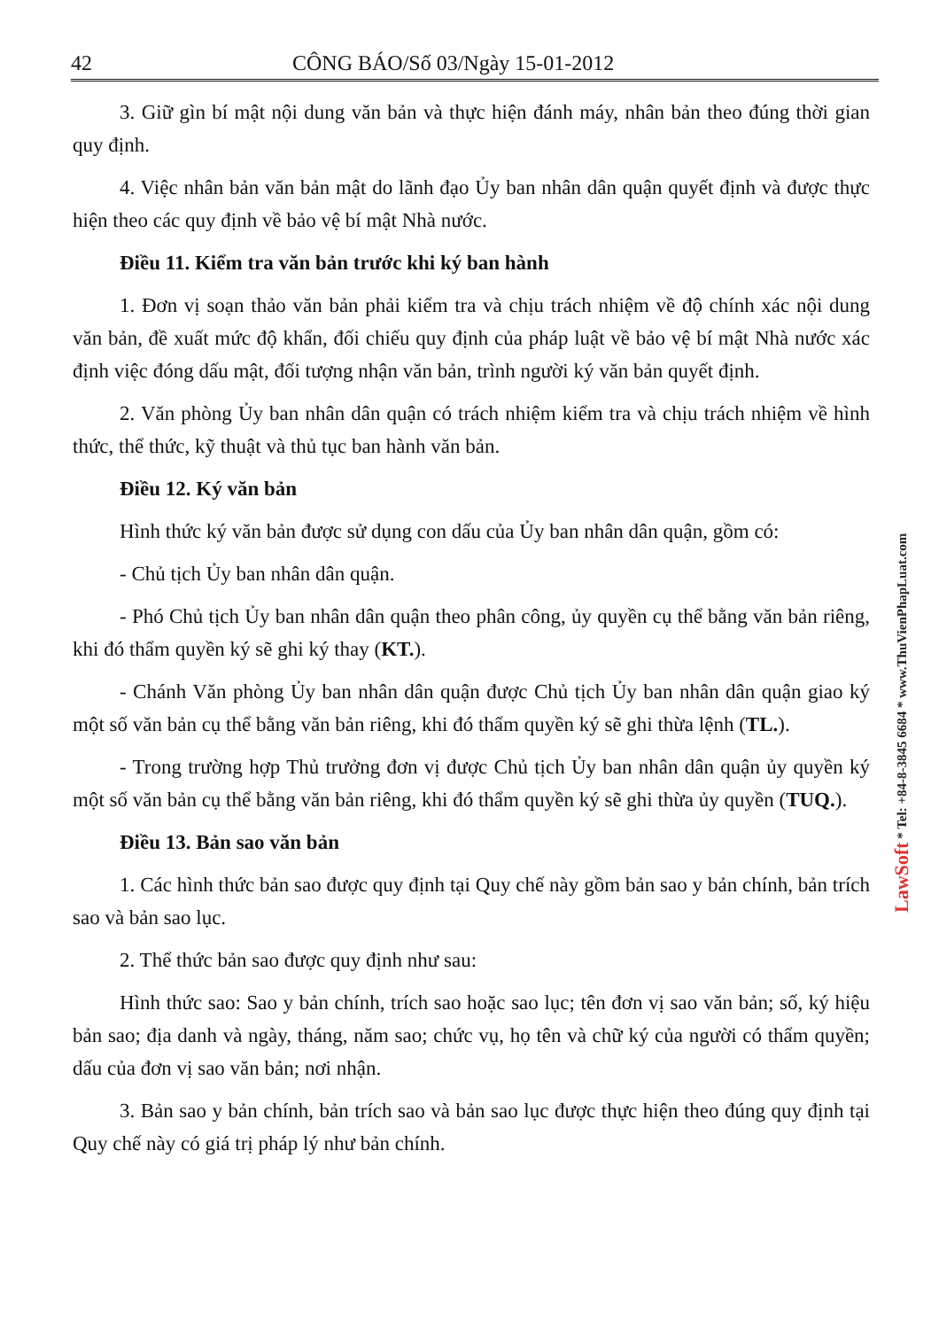42 CÔNG BÁO/Số 03/Ngày 15-01-2012
3. Giữ gìn bí mật nội dung văn bản và thực hiện đánh máy, nhân bản theo đúng thời gian quy định.
4. Việc nhân bản văn bản mật do lãnh đạo Ủy ban nhân dân quận quyết định và được thực hiện theo các quy định về bảo vệ bí mật Nhà nước.
Điều 11. Kiểm tra văn bản trước khi ký ban hành
1. Đơn vị soạn thảo văn bản phải kiểm tra và chịu trách nhiệm về độ chính xác nội dung văn bản, đề xuất mức độ khẩn, đối chiếu quy định của pháp luật về bảo vệ bí mật Nhà nước xác định việc đóng dấu mật, đối tượng nhận văn bản, trình người ký văn bản quyết định.
2. Văn phòng Ủy ban nhân dân quận có trách nhiệm kiểm tra và chịu trách nhiệm về hình thức, thể thức, kỹ thuật và thủ tục ban hành văn bản.
Điều 12. Ký văn bản
Hình thức ký văn bản được sử dụng con dấu của Ủy ban nhân dân quận, gồm có:
- Chủ tịch Ủy ban nhân dân quận.
- Phó Chủ tịch Ủy ban nhân dân quận theo phân công, ủy quyền cụ thể bằng văn bản riêng, khi đó thẩm quyền ký sẽ ghi ký thay (KT.).
- Chánh Văn phòng Ủy ban nhân dân quận được Chủ tịch Ủy ban nhân dân quận giao ký một số văn bản cụ thể bằng văn bản riêng, khi đó thẩm quyền ký sẽ ghi thừa lệnh (TL.).
- Trong trường hợp Thủ trưởng đơn vị được Chủ tịch Ủy ban nhân dân quận ủy quyền ký một số văn bản cụ thể bằng văn bản riêng, khi đó thẩm quyền ký sẽ ghi thừa ủy quyền (TUQ.).
Điều 13. Bản sao văn bản
1. Các hình thức bản sao được quy định tại Quy chế này gồm bản sao y bản chính, bản trích sao và bản sao lục.
2. Thể thức bản sao được quy định như sau:
Hình thức sao: Sao y bản chính, trích sao hoặc sao lục; tên đơn vị sao văn bản; số, ký hiệu bản sao; địa danh và ngày, tháng, năm sao; chức vụ, họ tên và chữ ký của người có thẩm quyền; dấu của đơn vị sao văn bản; nơi nhận.
3. Bản sao y bản chính, bản trích sao và bản sao lục được thực hiện theo đúng quy định tại Quy chế này có giá trị pháp lý như bản chính.
LawSoft * Tel: +84-8-3845 6684 * www.ThuVienPhapLuat.com